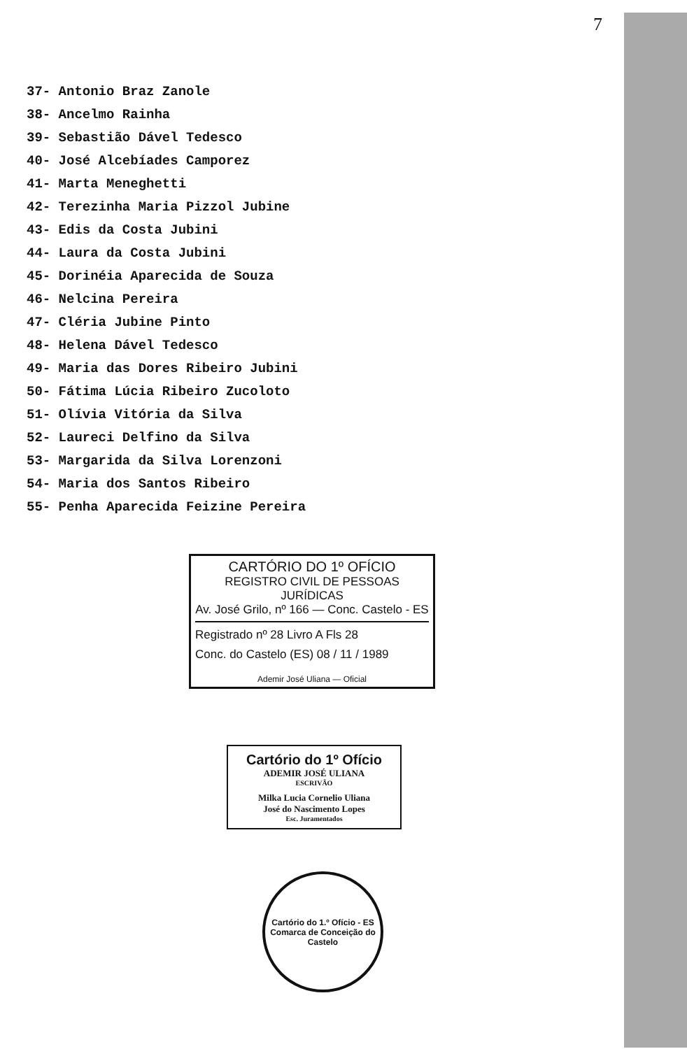7
37- Antonio Braz Zanole
38- Ancelmo Rainha
39- Sebastião Dável Tedesco
40- José Alcebíades Camporez
41- Marta Meneghetti
42- Terezinha Maria Pizzol Jubine
43- Edis da Costa Jubini
44- Laura da Costa Jubini
45- Dorinéia Aparecida de Souza
46- Nelcina Pereira
47- Cléria Jubine Pinto
48- Helena Dável Tedesco
49- Maria das Dores Ribeiro Jubini
50- Fátima Lúcia Ribeiro Zucoloto
51- Olívia Vitória da Silva
52- Laureci Delfino da Silva
53- Margarida da Silva Lorenzoni
54- Maria dos Santos Ribeiro
55- Penha Aparecida Feizine Pereira
CARTÓRIO DO 1º OFÍCIO
REGISTRO CIVIL DE PESSOAS JURÍDICAS
Av. José Grilo, nº 166 — Conc. Castelo - ES
Registrado nº 28 Livro A Fls 28
Conc. do Castelo (ES) 08 / 11 / 1989
Ademir José Uliana — Oficial
Cartório do 1º Ofício
ADEMIR JOSÉ ULIANA
ESCRIVÃO
Milka Lucia Cornelio Uliana
José do Nascimento Lopes
Esc. Juramentados
Cartório do 1.º Ofício - ES
Comarca de Conceição do Castelo